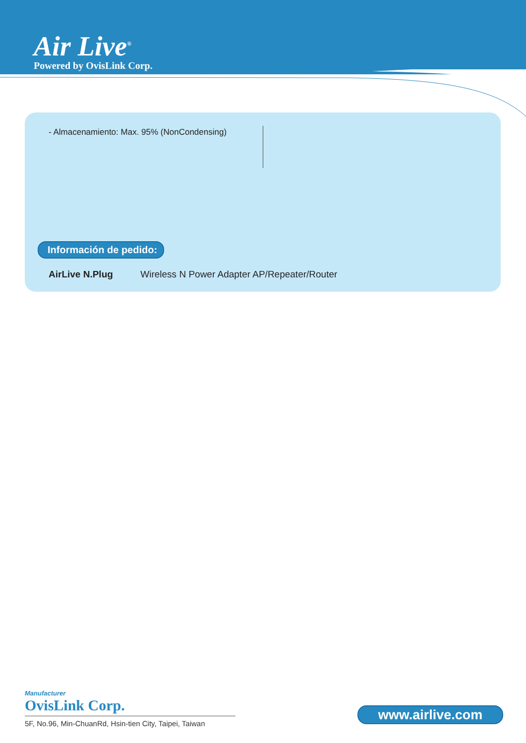Air Live<sup>®</sup>
Powered by OvisLink Corp.
- Almacenamiento: Max. 95% (NonCondensing)
Información de pedido:
AirLive N.Plug Wireless N Power Adapter AP/Repeater/Router
Manufacturer
OvisLink Corp.
5F, No.96, Min-ChuanRd, Hsin-tien City, Taipei, Taiwan
www.airlive.com